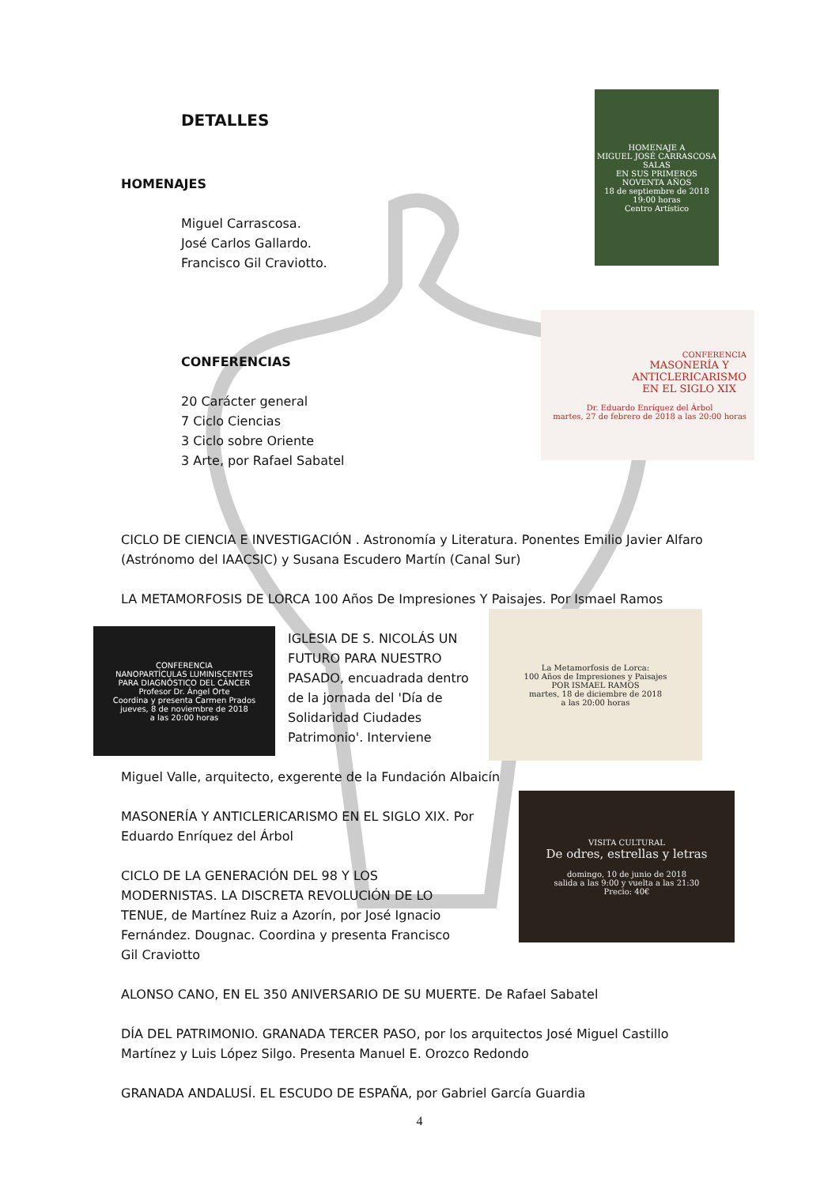HOMENAJE A
MIGUEL JOSÉ CARRASCOSA SALAS
EN SUS PRIMEROS NOVENTA AÑOS
18 de septiembre de 2018
19:00 horas
Centro Artístico
CONFERENCIA
MASONERÍA Y
ANTICLERICARISMO
EN EL SIGLO XIX
Dr. Eduardo Enríquez del Árbol
martes, 27 de febrero de 2018 a las 20:00 horas
CONFERENCIA
NANOPARTÍCULAS LUMINISCENTES
PARA DIAGNÓSTICO DEL CÁNCER
Profesor Dr. Ángel Orte
Coordina y presenta Carmen Prados
jueves, 8 de noviembre de 2018
a las 20:00 horas
La Metamorfosis de Lorca:
100 Años de Impresiones y Paisajes
POR ISMAEL RAMOS
martes, 18 de diciembre de 2018
a las 20:00 horas
VISITA CULTURAL
De odres, estrellas y letras
domingo, 10 de junio de 2018
salida a las 9:00 y vuelta a las 21:30
Precio: 40€
DETALLES
HOMENAJES
Miguel Carrascosa.
José Carlos Gallardo.
Francisco Gil Craviotto.
CONFERENCIAS
20 Carácter general
7 Ciclo Ciencias
3 Ciclo sobre Oriente
3 Arte, por Rafael Sabatel
CICLO DE CIENCIA E INVESTIGACIÓN . Astronomía y Literatura. Ponentes Emilio Javier Alfaro (Astrónomo del IAACSIC) y Susana Escudero Martín (Canal Sur)
LA METAMORFOSIS DE LORCA 100 Años De Impresiones Y Paisajes. Por Ismael Ramos
IGLESIA DE S. NICOLÁS UN FUTURO PARA NUESTRO PASADO, encuadrada dentro de la jornada del 'Día de Solidaridad Ciudades Patrimonio'. Interviene
Miguel Valle, arquitecto, exgerente de la Fundación Albaicín
MASONERÍA Y ANTICLERICARISMO EN EL SIGLO XIX. Por Eduardo Enríquez del Árbol
CICLO DE LA GENERACIÓN DEL 98 Y LOS MODERNISTAS. LA DISCRETA REVOLUCIÓN DE LO TENUE, de Martínez Ruiz a Azorín, por José Ignacio Fernández. Dougnac. Coordina y presenta Francisco Gil Craviotto
ALONSO CANO, EN EL 350 ANIVERSARIO DE SU MUERTE. De Rafael Sabatel
DÍA DEL PATRIMONIO. GRANADA TERCER PASO, por los arquitectos José Miguel Castillo Martínez y Luis López Silgo. Presenta Manuel E. Orozco Redondo
GRANADA ANDALUSÍ. EL ESCUDO DE ESPAÑA, por Gabriel García Guardia
4